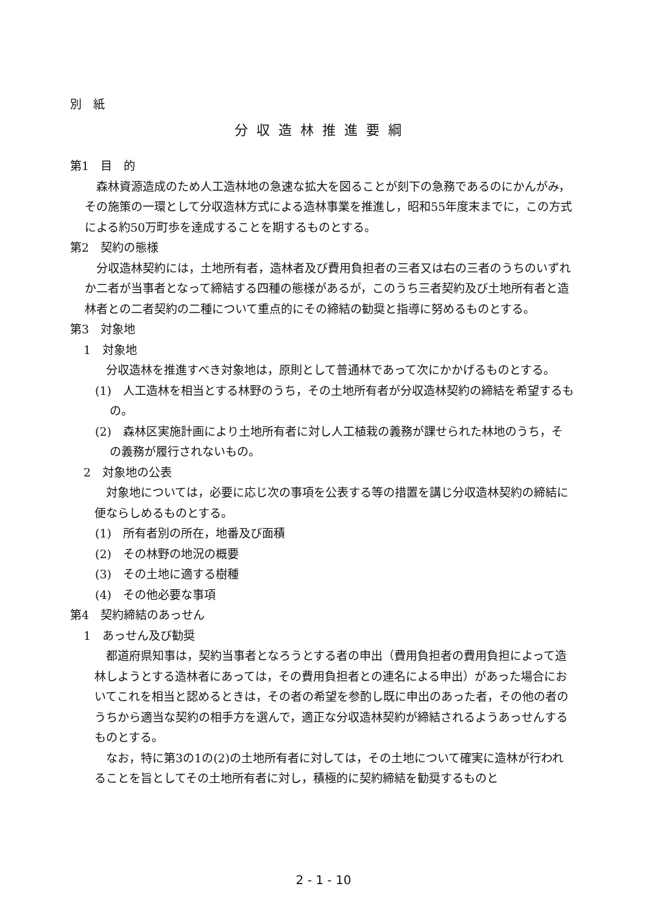別　紙
分収造林推進要綱
第1　目　的
森林資源造成のため人工造林地の急速な拡大を図ることが刻下の急務であるのにかんがみ，その施策の一環として分収造林方式による造林事業を推進し，昭和55年度末までに，この方式による約50万町歩を達成することを期するものとする。
第2　契約の態様
分収造林契約には，土地所有者，造林者及び費用負担者の三者又は右の三者のうちのいずれか二者が当事者となって締結する四種の態様があるが，このうち三者契約及び土地所有者と造林者との二者契約の二種について重点的にその締結の勧奨と指導に努めるものとする。
第3　対象地
1　対象地
分収造林を推進すべき対象地は，原則として普通林であって次にかかげるものとする。
(1)　人工造林を相当とする林野のうち，その土地所有者が分収造林契約の締結を希望するもの。
(2)　森林区実施計画により土地所有者に対し人工植栽の義務が課せられた林地のうち，その義務が履行されないもの。
2　対象地の公表
対象地については，必要に応じ次の事項を公表する等の措置を講じ分収造林契約の締結に便ならしめるものとする。
(1)　所有者別の所在，地番及び面積
(2)　その林野の地況の概要
(3)　その土地に適する樹種
(4)　その他必要な事項
第4　契約締結のあっせん
1　あっせん及び勧奨
都道府県知事は，契約当事者となろうとする者の申出（費用負担者の費用負担によって造林しようとする造林者にあっては，その費用負担者との連名による申出）があった場合においてこれを相当と認めるときは，その者の希望を参酌し既に申出のあった者，その他の者のうちから適当な契約の相手方を選んで，適正な分収造林契約が締結されるようあっせんするものとする。
なお，特に第3の1の(2)の土地所有者に対しては，その土地について確実に造林が行われることを旨としてその土地所有者に対し，積極的に契約締結を勧奨するものと
2 - 1 - 10